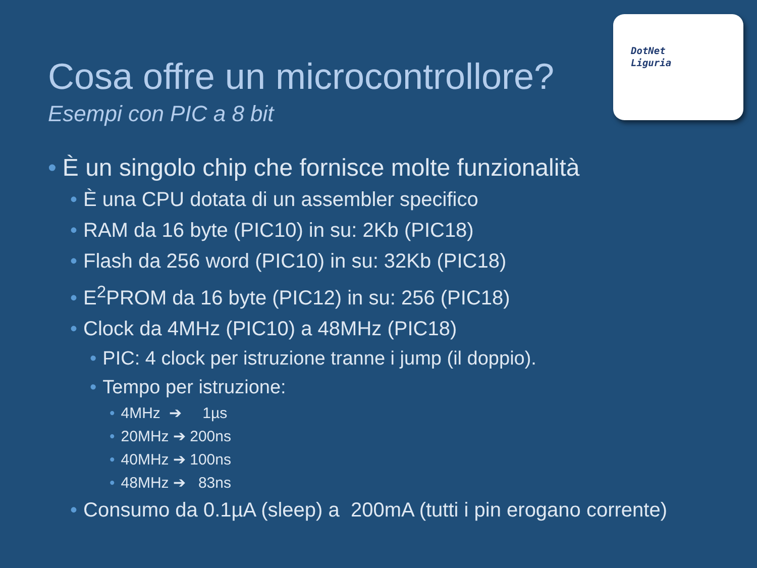DotNet
Liguria
Cosa offre un microcontrollore?
Esempi con PIC a 8 bit
• È un singolo chip che fornisce molte funzionalità
• È una CPU dotata di un assembler specifico
• RAM da 16 byte (PIC10) in su: 2Kb (PIC18)
• Flash da 256 word (PIC10) in su: 32Kb (PIC18)
• E<sup>2</sup>PROM da 16 byte (PIC12) in su: 256 (PIC18)
• Clock da 4MHz (PIC10) a 48MHz (PIC18)
• PIC: 4 clock per istruzione tranne i jump (il doppio).
• Tempo per istruzione:
• 4MHz ➔ 1µs
• 20MHz ➔ 200ns
• 40MHz ➔ 100ns
• 48MHz ➔ 83ns
• Consumo da 0.1µA (sleep) a 200mA (tutti i pin erogano corrente)